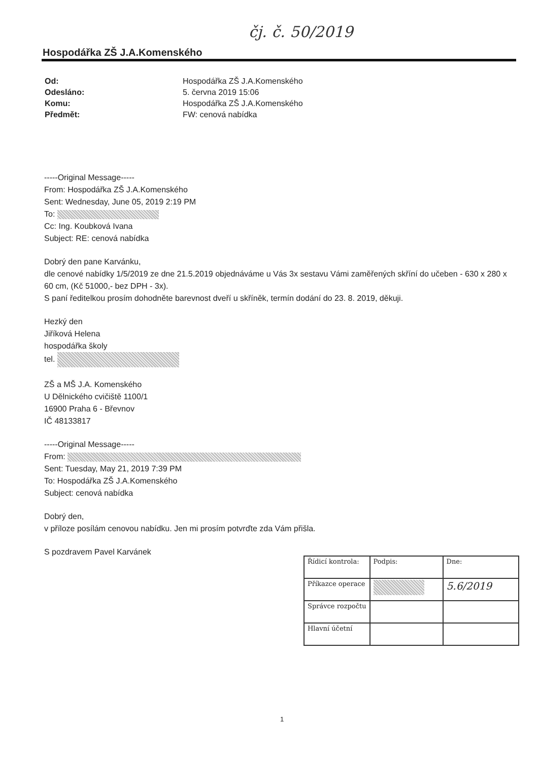čj. č. 50/2019
Hospodářka ZŠ J.A.Komenského
| Od: | Hospodářka ZŠ J.A.Komenského |
| Odesláno: | 5. června 2019 15:06 |
| Komu: | Hospodářka ZŠ J.A.Komenského |
| Předmět: | FW: cenová nabídka |
-----Original Message-----
From: Hospodářka ZŠ J.A.Komenského
Sent: Wednesday, June 05, 2019 2:19 PM
To:
Cc: Ing. Koubková Ivana
Subject: RE: cenová nabídka
Dobrý den pane Karvánku,
dle cenové nabídky 1/5/2019 ze dne 21.5.2019 objednáváme u Vás 3x sestavu Vámi zaměřených skříní do učeben - 630 x 280 x 60 cm, (Kč 51000,- bez DPH - 3x).
S paní ředitelkou prosím dohodněte barevnost dveří u skříněk, termín dodání do 23. 8. 2019, děkuji.
Hezký den
Jiříková Helena
hospodářka školy
tel.
ZŠ a MŠ J.A. Komenského
U Dělnického cvičiště 1100/1
16900 Praha 6 - Břevnov
IČ 48133817
-----Original Message-----
From:
Sent: Tuesday, May 21, 2019 7:39 PM
To: Hospodářka ZŠ J.A.Komenského
Subject: cenová nabídka
Dobrý den,
v příloze posílám cenovou nabídku. Jen mi prosím potvrďte zda Vám přišla.
S pozdravem Pavel Karvánek
| Řídicí kontrola: | Podpis: | Dne: |
| Příkazce operace | | 5.6/2019 |
| Správce rozpočtu | | |
| Hlavní účetní | | |
1